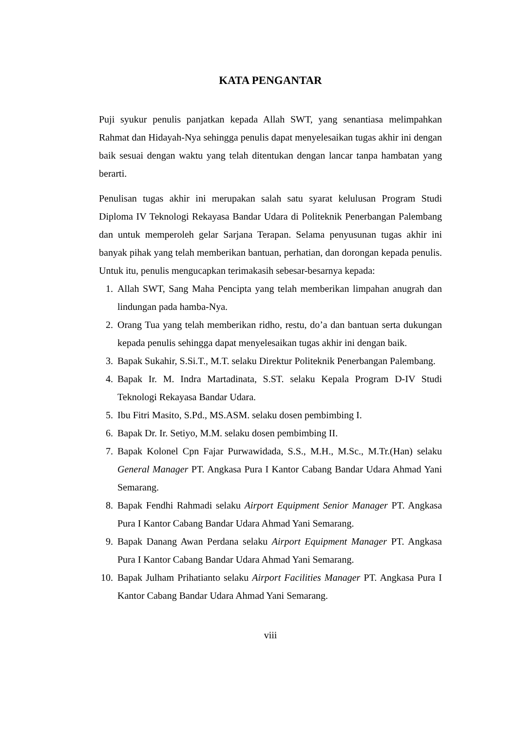KATA PENGANTAR
Puji syukur penulis panjatkan kepada Allah SWT, yang senantiasa melimpahkan Rahmat dan Hidayah-Nya sehingga penulis dapat menyelesaikan tugas akhir ini dengan baik sesuai dengan waktu yang telah ditentukan dengan lancar tanpa hambatan yang berarti.
Penulisan tugas akhir ini merupakan salah satu syarat kelulusan Program Studi Diploma IV Teknologi Rekayasa Bandar Udara di Politeknik Penerbangan Palembang dan untuk memperoleh gelar Sarjana Terapan. Selama penyusunan tugas akhir ini banyak pihak yang telah memberikan bantuan, perhatian, dan dorongan kepada penulis. Untuk itu, penulis mengucapkan terimakasih sebesar-besarnya kepada:
1. Allah SWT, Sang Maha Pencipta yang telah memberikan limpahan anugrah dan lindungan pada hamba-Nya.
2. Orang Tua yang telah memberikan ridho, restu, do’a dan bantuan serta dukungan kepada penulis sehingga dapat menyelesaikan tugas akhir ini dengan baik.
3. Bapak Sukahir, S.Si.T., M.T. selaku Direktur Politeknik Penerbangan Palembang.
4. Bapak Ir. M. Indra Martadinata, S.ST. selaku Kepala Program D-IV Studi Teknologi Rekayasa Bandar Udara.
5. Ibu Fitri Masito, S.Pd., MS.ASM. selaku dosen pembimbing I.
6. Bapak Dr. Ir. Setiyo, M.M. selaku dosen pembimbing II.
7. Bapak Kolonel Cpn Fajar Purwawidada, S.S., M.H., M.Sc., M.Tr.(Han) selaku General Manager PT. Angkasa Pura I Kantor Cabang Bandar Udara Ahmad Yani Semarang.
8. Bapak Fendhi Rahmadi selaku Airport Equipment Senior Manager PT. Angkasa Pura I Kantor Cabang Bandar Udara Ahmad Yani Semarang.
9. Bapak Danang Awan Perdana selaku Airport Equipment Manager PT. Angkasa Pura I Kantor Cabang Bandar Udara Ahmad Yani Semarang.
10. Bapak Julham Prihatianto selaku Airport Facilities Manager PT. Angkasa Pura I Kantor Cabang Bandar Udara Ahmad Yani Semarang.
viii